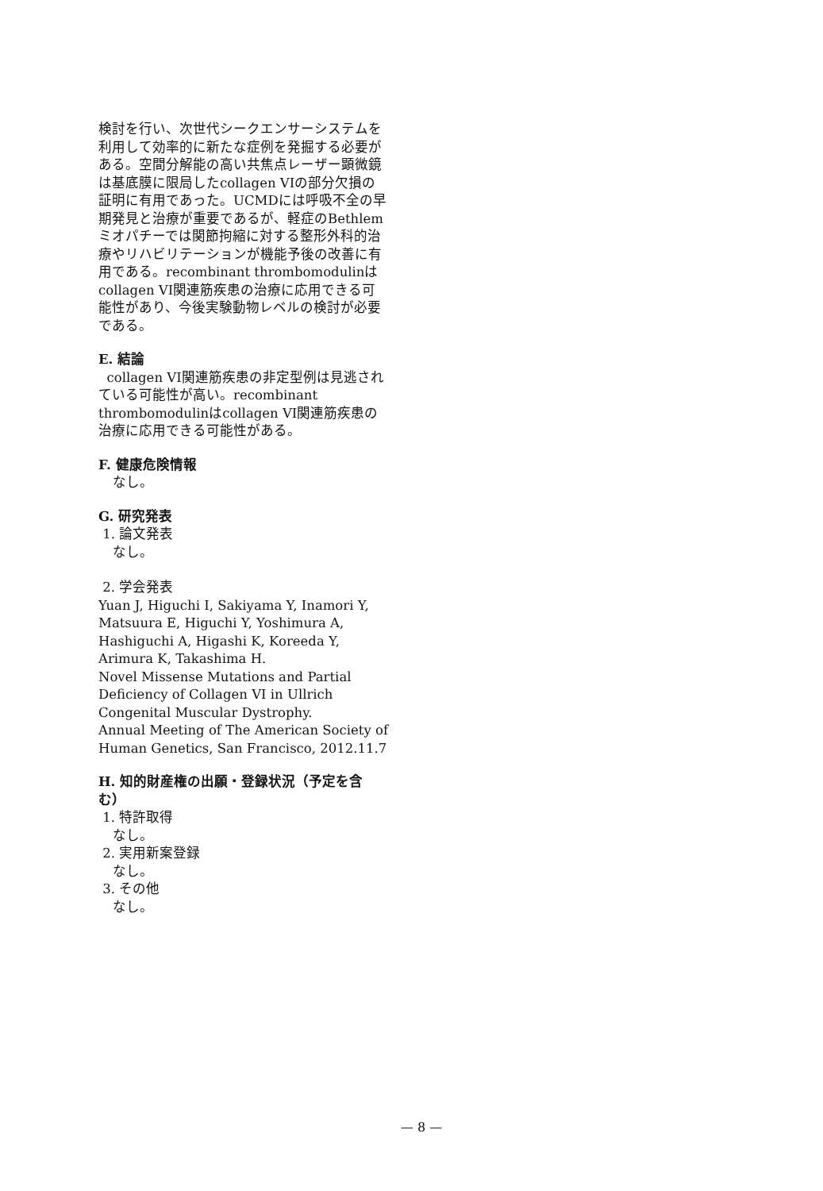検討を行い、次世代シークエンサーシステムを利用して効率的に新たな症例を発掘する必要がある。空間分解能の高い共焦点レーザー顕微鏡は基底膜に限局したcollagen VIの部分欠損の証明に有用であった。UCMDには呼吸不全の早期発見と治療が重要であるが、軽症のBethlem ミオパチーでは関節拘縮に対する整形外科的治療やリハビリテーションが機能予後の改善に有用である。recombinant thrombomodulinはcollagen VI関連筋疾患の治療に応用できる可能性があり、今後実験動物レベルの検討が必要である。
E. 結論
collagen VI関連筋疾患の非定型例は見逃されている可能性が高い。recombinant thrombomodulinはcollagen VI関連筋疾患の治療に応用できる可能性がある。
F. 健康危険情報
なし。
G. 研究発表
1. 論文発表
なし。
2. 学会発表
Yuan J, Higuchi I, Sakiyama Y, Inamori Y, Matsuura E, Higuchi Y, Yoshimura A, Hashiguchi A, Higashi K, Koreeda Y, Arimura K, Takashima H.
Novel Missense Mutations and Partial Deficiency of Collagen VI in Ullrich Congenital Muscular Dystrophy.
Annual Meeting of The American Society of Human Genetics, San Francisco, 2012.11.7
H. 知的財産権の出願・登録状況（予定を含む）
1. 特許取得
なし。
2. 実用新案登録
なし。
3. その他
なし。
— 8 —